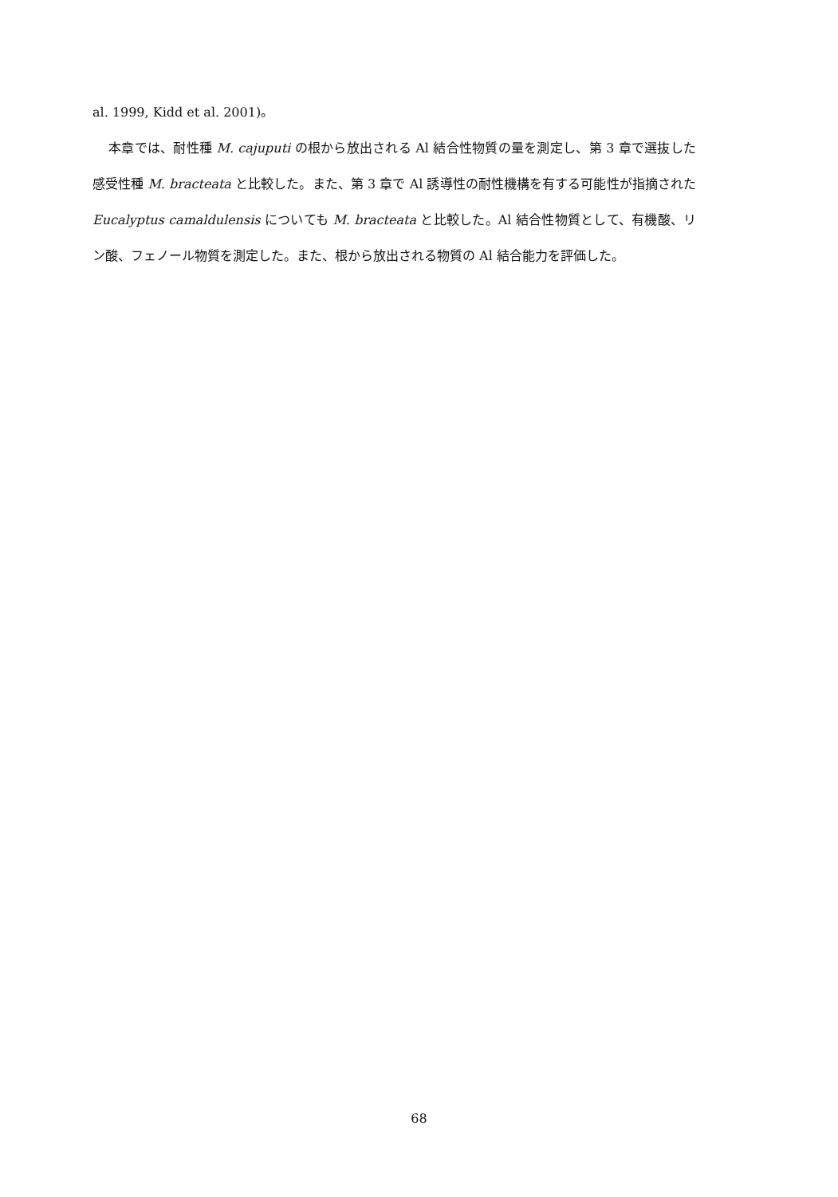al. 1999, Kidd et al. 2001)。
本章では、耐性種 M. cajuputi の根から放出される Al 結合性物質の量を測定し、第 3 章で選抜した感受性種 M. bracteata と比較した。また、第 3 章で Al 誘導性の耐性機構を有する可能性が指摘された Eucalyptus camaldulensis についても M. bracteata と比較した。Al 結合性物質として、有機酸、リン酸、フェノール物質を測定した。また、根から放出される物質の Al 結合能力を評価した。
68